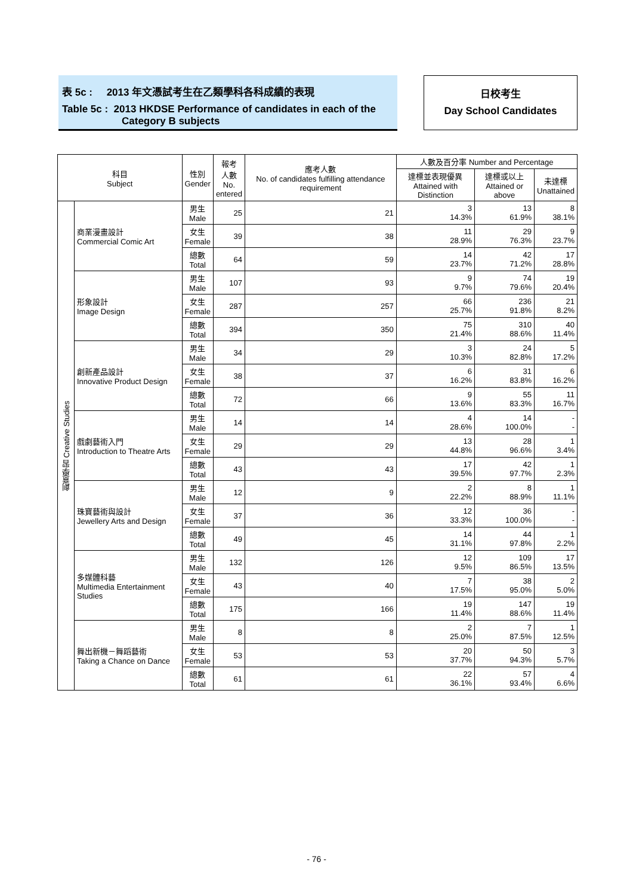表 5c : 2013 年文憑試考生在乙類學科各科成績的表現
Table 5c : 2013 HKDSE Performance of candidates in each of the
Category B subjects
日校考生
Day School Candidates
| 科目 Subject | | 性別 Gender | 報考 人數 No. entered | 應考人數 No. of candidates fulfilling attendance requirement | 人數及百分率 Number and Percentage | | |
| --- | --- | --- | --- | --- | --- | --- | --- |
| | | | | | 達標並表現優異 Attained with Distinction | 達標或以上 Attained or above | 未達標 Unattained |
| 創意學習 Creative Studies | 商業漫畫設計 Commercial Comic Art | 男生 Male | 25 | 21 | 3 14.3% | 13 61.9% | 8 38.1% |
| | | 女生 Female | 39 | 38 | 11 28.9% | 29 76.3% | 9 23.7% |
| | | 總數 Total | 64 | 59 | 14 23.7% | 42 71.2% | 17 28.8% |
| | 形象設計 Image Design | 男生 Male | 107 | 93 | 9 9.7% | 74 79.6% | 19 20.4% |
| | | 女生 Female | 287 | 257 | 66 25.7% | 236 91.8% | 21 8.2% |
| | | 總數 Total | 394 | 350 | 75 21.4% | 310 88.6% | 40 11.4% |
| | 創新產品設計 Innovative Product Design | 男生 Male | 34 | 29 | 3 10.3% | 24 82.8% | 5 17.2% |
| | | 女生 Female | 38 | 37 | 6 16.2% | 31 83.8% | 6 16.2% |
| | | 總數 Total | 72 | 66 | 9 13.6% | 55 83.3% | 11 16.7% |
| | 戲劇藝術入門 Introduction to Theatre Arts | 男生 Male | 14 | 14 | 4 28.6% | 14 100.0% | - - |
| | | 女生 Female | 29 | 29 | 13 44.8% | 28 96.6% | 1 3.4% |
| | | 總數 Total | 43 | 43 | 17 39.5% | 42 97.7% | 1 2.3% |
| | 珠寶藝術與設計 Jewellery Arts and Design | 男生 Male | 12 | 9 | 2 22.2% | 8 88.9% | 1 11.1% |
| | | 女生 Female | 37 | 36 | 12 33.3% | 36 100.0% | - - |
| | | 總數 Total | 49 | 45 | 14 31.1% | 44 97.8% | 1 2.2% |
| | 多媒體科藝 Multimedia Entertainment Studies | 男生 Male | 132 | 126 | 12 9.5% | 109 86.5% | 17 13.5% |
| | | 女生 Female | 43 | 40 | 7 17.5% | 38 95.0% | 2 5.0% |
| | | 總數 Total | 175 | 166 | 19 11.4% | 147 88.6% | 19 11.4% |
| | 舞出新機－舞蹈藝術 Taking a Chance on Dance | 男生 Male | 8 | 8 | 2 25.0% | 7 87.5% | 1 12.5% |
| | | 女生 Female | 53 | 53 | 20 37.7% | 50 94.3% | 3 5.7% |
| | | 總數 Total | 61 | 61 | 22 36.1% | 57 93.4% | 4 6.6% |
- 76 -